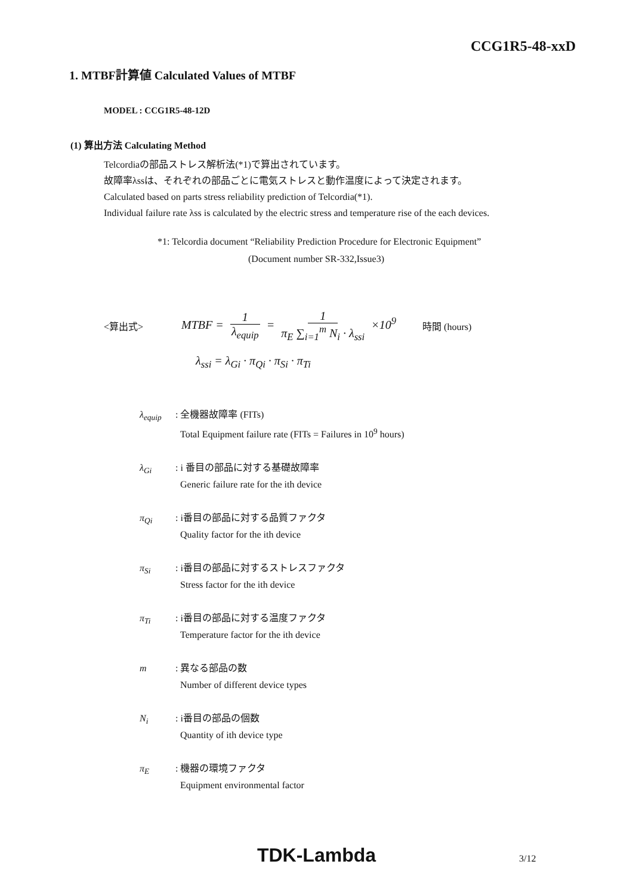CCG1R5-48-xxD
1. MTBF計算値 Calculated Values of MTBF
MODEL : CCG1R5-48-12D
(1) 算出方法 Calculating Method
Telcordiaの部品ストレス解析法(*1)で算出されています。
故障率λssは、それぞれの部品ごとに電気ストレスと動作温度によって決定されます。
Calculated based on parts stress reliability prediction of Telcordia(*1).
Individual failure rate λss is calculated by the electric stress and temperature rise of the each devices.
*1: Telcordia document “Reliability Prediction Procedure for Electronic Equipment”
(Document number SR-332,Issue3)
<算出式> MTBF = 1 λ<sub>equip</sub> = 1 π<sub>E</sub> ∑<sub>i=1</sub><sup>m</sup> N<sub>i</sub> · λ<sub>ssi</sub> ×10<sup>9</sup> 時間 (hours)
λ<sub>ssi</sub> = λ<sub>Gi</sub> · π<sub>Qi</sub> · π<sub>Si</sub> · π<sub>Ti</sub>
λ<sub>equip</sub>: 全機器故障率 (FITs)
Total Equipment failure rate (FITs = Failures in 10<sup>9</sup> hours)
λ<sub>Gi</sub>: i 番目の部品に対する基礎故障率
Generic failure rate for the ith device
π<sub>Qi</sub>: i番目の部品に対する品質ファクタ
Quality factor for the ith device
π<sub>Si</sub>: i番目の部品に対するストレスファクタ
Stress factor for the ith device
π<sub>Ti</sub>: i番目の部品に対する温度ファクタ
Temperature factor for the ith device
m: 異なる部品の数
Number of different device types
N<sub>i</sub>: i番目の部品の個数
Quantity of ith device type
π<sub>E</sub>: 機器の環境ファクタ
Equipment environmental factor
TDK-Lambda 3/12